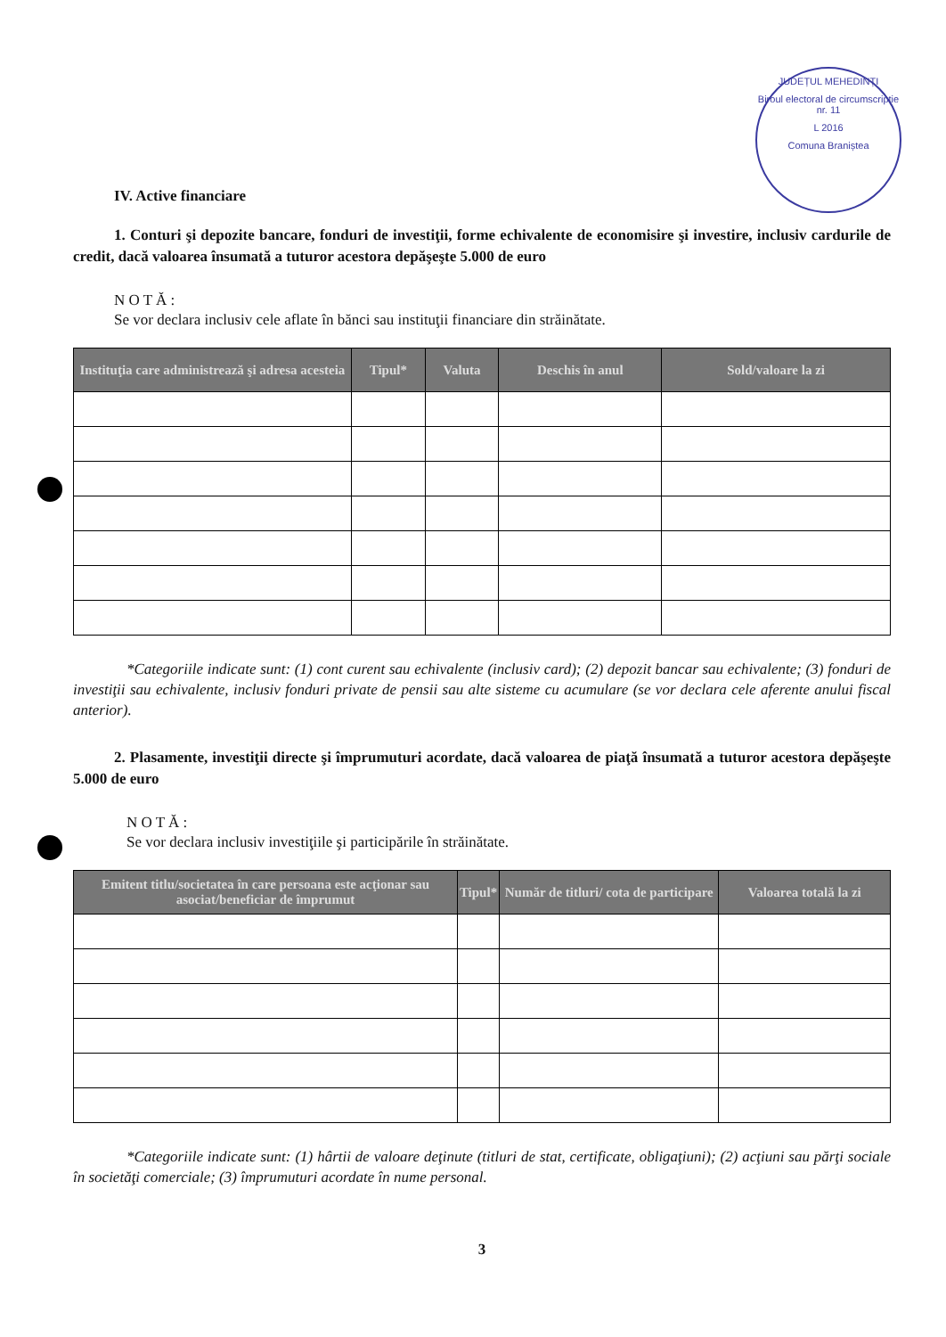JUDEȚUL MEHEDINȚI
Biroul electoral de circumscripție nr. 11
L 2016
Comuna Braniștea
IV. Active financiare
1. Conturi şi depozite bancare, fonduri de investiţii, forme echivalente de economisire şi investire, inclusiv cardurile de credit, dacă valoarea însumată a tuturor acestora depăşeşte 5.000 de euro
N O T Ă :
Se vor declara inclusiv cele aflate în bănci sau instituţii financiare din străinătate.
| Instituţia care administrează şi adresa acesteia | Tipul* | Valuta | Deschis în anul | Sold/valoare la zi |
| --- | --- | --- | --- | --- |
*Categoriile indicate sunt: (1) cont curent sau echivalente (inclusiv card); (2) depozit bancar sau echivalente; (3) fonduri de investiţii sau echivalente, inclusiv fonduri private de pensii sau alte sisteme cu acumulare (se vor declara cele aferente anului fiscal anterior).
2. Plasamente, investiţii directe şi împrumuturi acordate, dacă valoarea de piaţă însumată a tuturor acestora depăşeşte 5.000 de euro
N O T Ă :
Se vor declara inclusiv investiţiile şi participările în străinătate.
| Emitent titlu/societatea în care persoana este acţionar sau asociat/beneficiar de împrumut | Tipul* | Număr de titluri/ cota de participare | Valoarea totală la zi |
| --- | --- | --- | --- |
*Categoriile indicate sunt: (1) hârtii de valoare deţinute (titluri de stat, certificate, obligaţiuni); (2) acţiuni sau părţi sociale în societăţi comerciale; (3) împrumuturi acordate în nume personal.
3